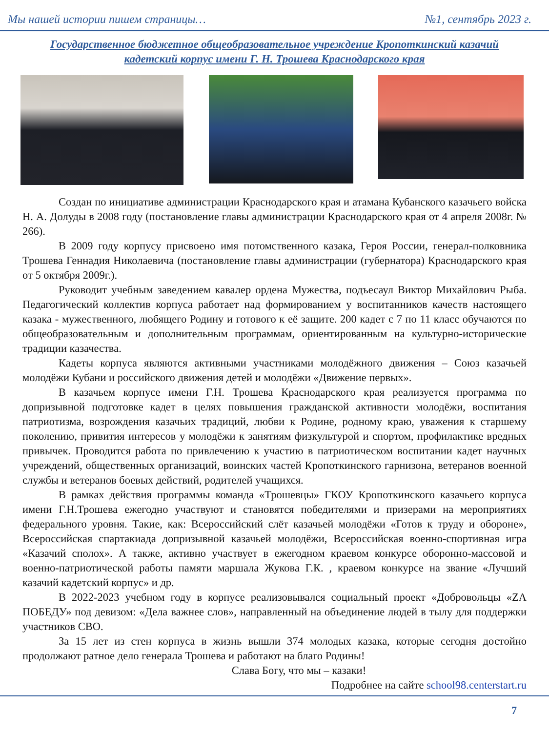Мы нашей истории пишем страницы… №1, сентябрь 2023 г.
Государственное бюджетное общеобразовательное учреждение Кропоткинский казачий кадетский корпус имени Г. Н. Трошева Краснодарского края
Создан по инициативе администрации Краснодарского края и атамана Кубанского казачьего войска Н. А. Долуды в 2008 году (постановление главы администрации Краснодарского края от 4 апреля 2008г. № 266).
В 2009 году корпусу присвоено имя потомственного казака, Героя России, генерал-полковника Трошева Геннадия Николаевича (постановление главы администрации (губернатора) Краснодарского края от 5 октября 2009г.).
Руководит учебным заведением кавалер ордена Мужества, подъесаул Виктор Михайлович Рыба. Педагогический коллектив корпуса работает над формированием у воспитанников качеств настоящего казака - мужественного, любящего Родину и готового к её защите. 200 кадет с 7 по 11 класс обучаются по общеобразовательным и дополнительным программам, ориентированным на культурно-исторические традиции казачества.
Кадеты корпуса являются активными участниками молодёжного движения – Союз казачьей молодёжи Кубани и российского движения детей и молодёжи «Движение первых».
В казачьем корпусе имени Г.Н. Трошева Краснодарского края реализуется программа по допризывной подготовке кадет в целях повышения гражданской активности молодёжи, воспитания патриотизма, возрождения казачьих традиций, любви к Родине, родному краю, уважения к старшему поколению, привития интересов у молодёжи к занятиям физкультурой и спортом, профилактике вредных привычек. Проводится работа по привлечению к участию в патриотическом воспитании кадет научных учреждений, общественных организаций, воинских частей Кропоткинского гарнизона, ветеранов военной службы и ветеранов боевых действий, родителей учащихся.
В рамках действия программы команда «Трошевцы» ГКОУ Кропоткинского казачьего корпуса имени Г.Н.Трошева ежегодно участвуют и становятся победителями и призерами на мероприятиях федерального уровня. Такие, как: Всероссийский слёт казачьей молодёжи «Готов к труду и обороне», Всероссийская спартакиада допризывной казачьей молодёжи, Всероссийская военно-спортивная игра «Казачий сполох». А также, активно участвует в ежегодном краевом конкурсе оборонно-массовой и военно-патриотической работы памяти маршала Жукова Г.К. , краевом конкурсе на звание «Лучший казачий кадетский корпус» и др.
В 2022-2023 учебном году в корпусе реализовывался социальный проект «Добровольцы «ZA ПОБЕДУ» под девизом: «Дела важнее слов», направленный на объединение людей в тылу для поддержки участников СВО.
За 15 лет из стен корпуса в жизнь вышли 374 молодых казака, которые сегодня достойно продолжают ратное дело генерала Трошева и работают на благо Родины!
Слава Богу, что мы – казаки!
Подробнее на сайте school98.centerstart.ru
7